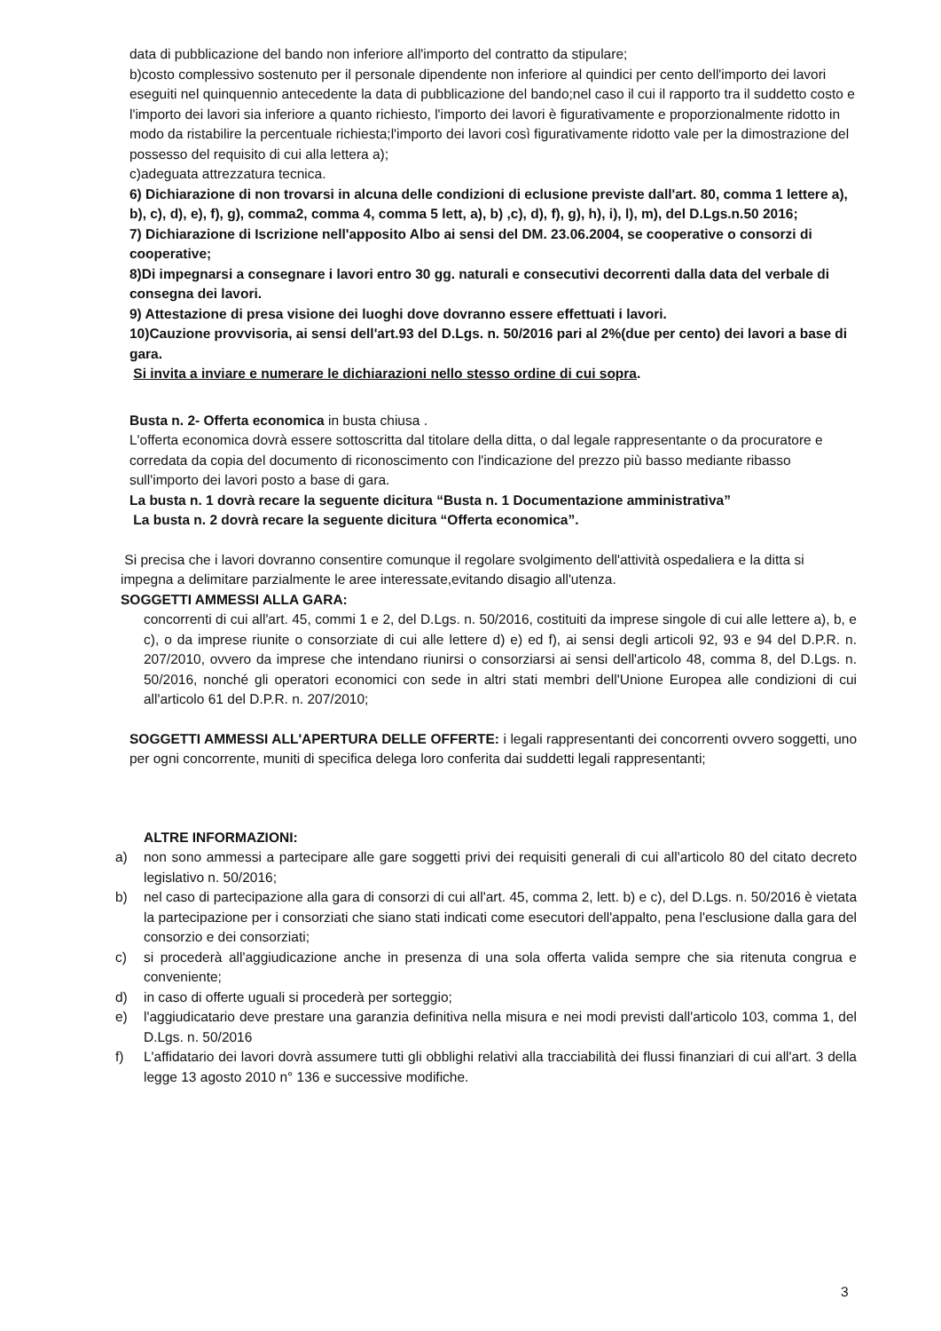data di pubblicazione del bando non inferiore all'importo del contratto da stipulare;
b)costo complessivo sostenuto per il personale dipendente non inferiore al quindici per cento dell'importo dei lavori eseguiti nel quinquennio antecedente la data di pubblicazione del bando;nel caso il cui il rapporto tra il suddetto costo e l'importo dei lavori sia inferiore a quanto richiesto, l'importo dei lavori è figurativamente e proporzionalmente ridotto in modo da ristabilire la percentuale richiesta;l'importo dei lavori così figurativamente ridotto vale per la dimostrazione del possesso del requisito di cui alla lettera a);
c)adeguata attrezzatura tecnica.
6) Dichiarazione di non trovarsi in alcuna delle condizioni di eclusione previste dall'art. 80, comma 1 lettere a), b), c), d), e), f), g), comma2, comma 4, comma 5 lett, a), b) ,c), d), f), g), h), i), l), m), del D.Lgs.n.50 2016;
7) Dichiarazione di Iscrizione nell'apposito Albo ai sensi del DM. 23.06.2004, se cooperative o consorzi di cooperative;
8)Di impegnarsi a consegnare i lavori entro 30 gg. naturali e consecutivi decorrenti dalla data del verbale di consegna dei lavori.
9) Attestazione di presa visione dei luoghi dove dovranno essere effettuati i lavori.
10)Cauzione provvisoria, ai sensi dell'art.93 del D.Lgs. n. 50/2016 pari al 2%(due per cento) dei lavori a base di gara.
Si invita a inviare e numerare le dichiarazioni nello stesso ordine di cui sopra.
Busta n. 2- Offerta economica in busta chiusa .
L'offerta economica dovrà essere sottoscritta dal titolare della ditta, o dal legale rappresentante o da procuratore e corredata da copia del documento di riconoscimento con l'indicazione del prezzo più basso mediante ribasso sull'importo dei lavori posto a base di gara.
La busta n. 1 dovrà recare la seguente dicitura “Busta n. 1 Documentazione amministrativa”
La busta n. 2 dovrà recare la seguente dicitura “Offerta economica”.
Si precisa che i lavori dovranno consentire comunque il regolare svolgimento dell'attività ospedaliera e la ditta si impegna a delimitare parzialmente le aree interessate,evitando disagio all'utenza.
SOGGETTI AMMESSI ALLA GARA:
concorrenti di cui all'art. 45, commi 1 e 2, del D.Lgs. n. 50/2016, costituiti da imprese singole di cui alle lettere a), b, e c), o da imprese riunite o consorziate di cui alle lettere d) e) ed f), ai sensi degli articoli 92, 93 e 94 del D.P.R. n. 207/2010, ovvero da imprese che intendano riunirsi o consorziarsi ai sensi dell'articolo 48, comma 8, del D.Lgs. n. 50/2016, nonché gli operatori economici con sede in altri stati membri dell'Unione Europea alle condizioni di cui all'articolo 61 del D.P.R. n. 207/2010;
SOGGETTI AMMESSI ALL'APERTURA DELLE OFFERTE: i legali rappresentanti dei concorrenti ovvero soggetti, uno per ogni concorrente, muniti di specifica delega loro conferita dai suddetti legali rappresentanti;
ALTRE INFORMAZIONI:
a) non sono ammessi a partecipare alle gare soggetti privi dei requisiti generali di cui all'articolo 80 del citato decreto legislativo n. 50/2016;
b) nel caso di partecipazione alla gara di consorzi di cui all'art. 45, comma 2, lett. b) e c), del D.Lgs. n. 50/2016 è vietata la partecipazione per i consorziati che siano stati indicati come esecutori dell'appalto, pena l'esclusione dalla gara del consorzio e dei consorziati;
c) si procederà all'aggiudicazione anche in presenza di una sola offerta valida sempre che sia ritenuta congrua e conveniente;
d) in caso di offerte uguali si procederà per sorteggio;
e) l'aggiudicatario deve prestare una garanzia definitiva nella misura e nei modi previsti dall'articolo 103, comma 1, del D.Lgs. n. 50/2016
f) L'affidatario dei lavori dovrà assumere tutti gli obblighi relativi alla tracciabilità dei flussi finanziari di cui all'art. 3 della legge 13 agosto 2010 n° 136 e successive modifiche.
3